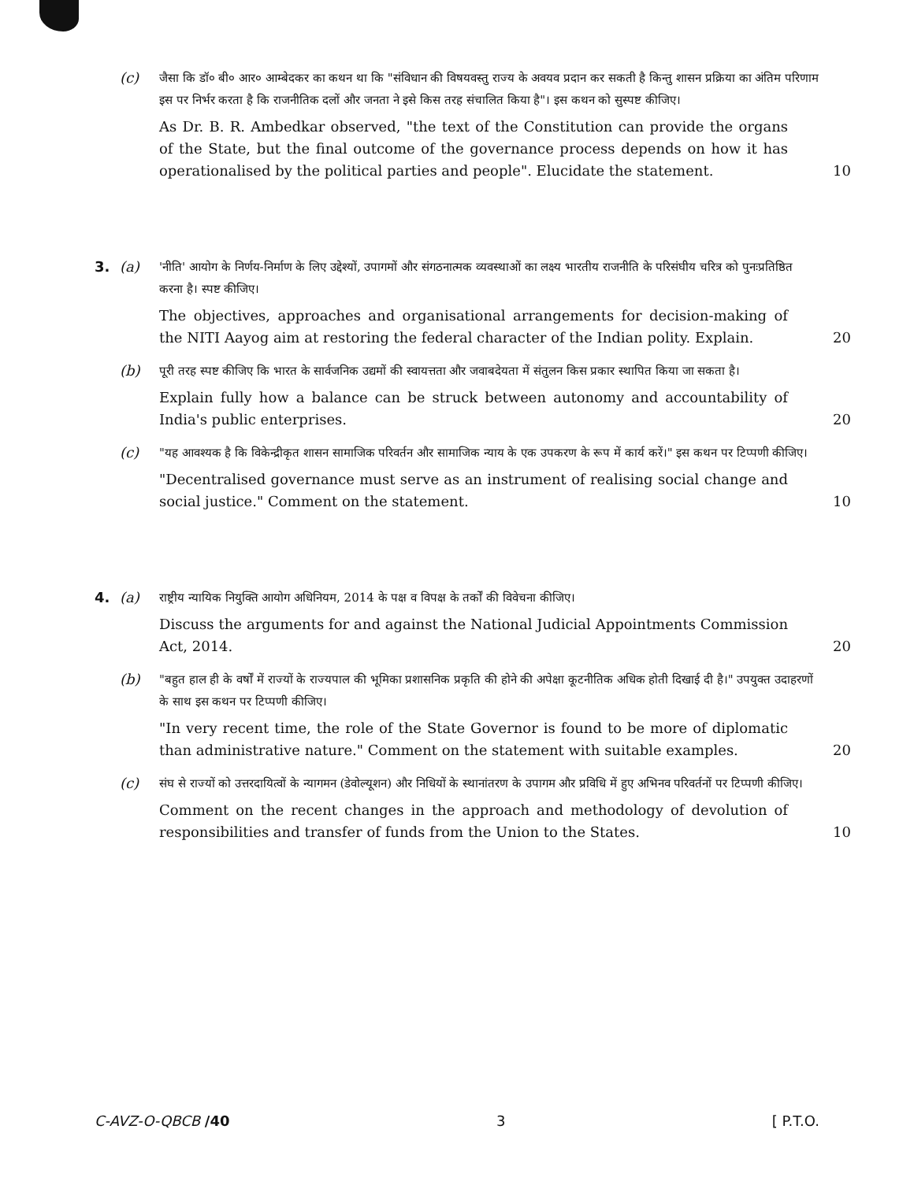(c)
जैसा कि डॉ० बी० आर० आम्बेदकर का कथन था कि "संविधान की विषयवस्तु राज्य के अवयव प्रदान कर सकती है किन्तु शासन प्रक्रिया का अंतिम परिणाम इस पर निर्भर करता है कि राजनीतिक दलों और जनता ने इसे किस तरह संचालित किया है"। इस कथन को सुस्पष्ट कीजिए।
As Dr. B. R. Ambedkar observed, "the text of the Constitution can provide the organs of the State, but the final outcome of the governance process depends on how it has operationalised by the political parties and people". Elucidate the statement. 10
3. (a)
'नीति' आयोग के निर्णय-निर्माण के लिए उद्देश्यों, उपागमों और संगठनात्मक व्यवस्थाओं का लक्ष्य भारतीय राजनीति के परिसंघीय चरित्र को पुनःप्रतिष्ठित करना है। स्पष्ट कीजिए।
The objectives, approaches and organisational arrangements for decision-making of the NITI Aayog aim at restoring the federal character of the Indian polity. Explain. 20
(b)
पूरी तरह स्पष्ट कीजिए कि भारत के सार्वजनिक उद्यमों की स्वायत्तता और जवाबदेयता में संतुलन किस प्रकार स्थापित किया जा सकता है।
Explain fully how a balance can be struck between autonomy and accountability of India's public enterprises. 20
(c)
"यह आवश्यक है कि विकेन्द्रीकृत शासन सामाजिक परिवर्तन और सामाजिक न्याय के एक उपकरण के रूप में कार्य करें।" इस कथन पर टिप्पणी कीजिए।
"Decentralised governance must serve as an instrument of realising social change and social justice." Comment on the statement. 10
4. (a)
राष्ट्रीय न्यायिक नियुक्ति आयोग अधिनियम, 2014 के पक्ष व विपक्ष के तर्कों की विवेचना कीजिए।
Discuss the arguments for and against the National Judicial Appointments Commission Act, 2014. 20
(b)
"बहुत हाल ही के वर्षों में राज्यों के राज्यपाल की भूमिका प्रशासनिक प्रकृति की होने की अपेक्षा कूटनीतिक अधिक होती दिखाई दी है।" उपयुक्त उदाहरणों के साथ इस कथन पर टिप्पणी कीजिए।
"In very recent time, the role of the State Governor is found to be more of diplomatic than administrative nature." Comment on the statement with suitable examples. 20
(c)
संघ से राज्यों को उत्तरदायित्वों के न्यागमन (डेवोल्यूशन) और निधियों के स्थानांतरण के उपागम और प्रविधि में हुए अभिनव परिवर्तनों पर टिप्पणी कीजिए।
Comment on the recent changes in the approach and methodology of devolution of responsibilities and transfer of funds from the Union to the States. 10
C-AVZ-O-QBCB /40 3 [ P.T.O.